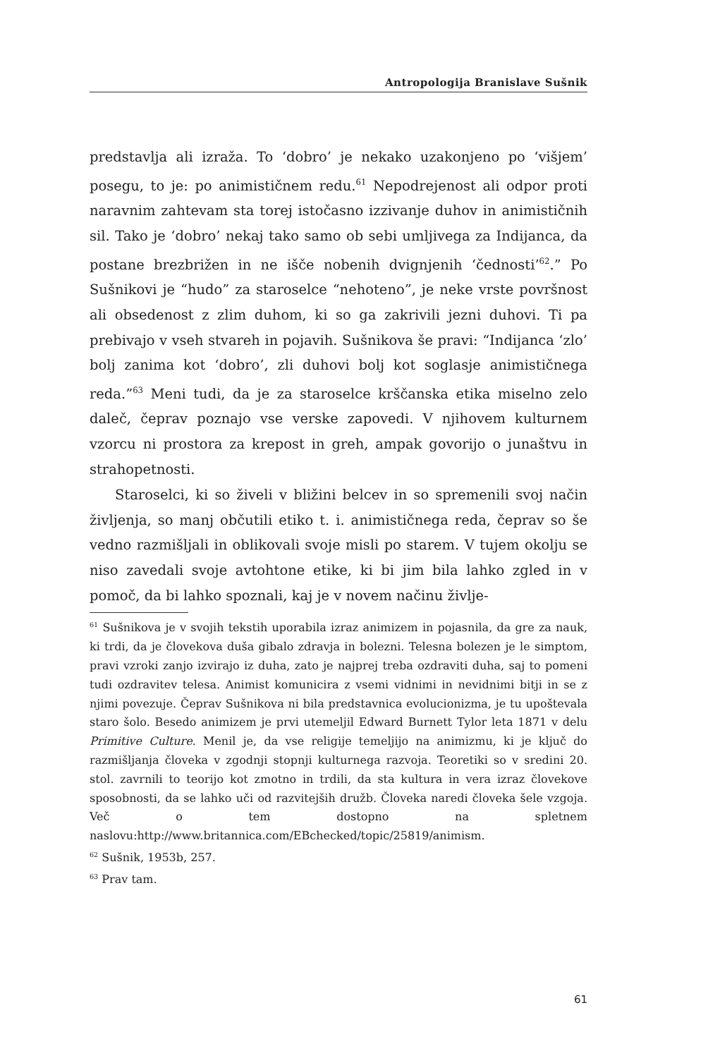Antropologija Branislave Sušnik
predstavlja ali izraža. To ‘dobro’ je nekako uzakonjeno po ‘višjem’ posegu, to je: po animističnem redu.<sup>61</sup> Nepodrejenost ali odpor proti naravnim zahtevam sta torej istočasno izzivanje duhov in animističnih sil. Tako je ‘dobro’ nekaj tako samo ob sebi umljivega za Indijanca, da postane brezbrižen in ne išče nobenih dvignjenih ‘čednosti’<sup>62</sup>.” Po Sušnikovi je “hudo” za staroselce “nehoteno”, je neke vrste površnost ali obsedenost z zlim duhom, ki so ga zakrivili jezni duhovi. Ti pa prebivajo v vseh stvareh in pojavih. Sušnikova še pravi: “Indijanca ‘zlo’ bolj zanima kot ‘dobro’, zli duhovi bolj kot soglasje animističnega reda.”<sup>63</sup> Meni tudi, da je za staroselce krščanska etika miselno zelo daleč, čeprav poznajo vse verske zapovedi. V njihovem kulturnem vzorcu ni prostora za krepost in greh, ampak govorijo o junaštvu in strahopetnosti.
Staroselci, ki so živeli v bližini belcev in so spremenili svoj način življenja, so manj občutili etiko t. i. animističnega reda, čeprav so še vedno razmišljali in oblikovali svoje misli po starem. V tujem okolju se niso zavedali svoje avtohtone etike, ki bi jim bila lahko zgled in v pomoč, da bi lahko spoznali, kaj je v novem načinu življe-
<sup>61</sup> Sušnikova je v svojih tekstih uporabila izraz animizem in pojasnila, da gre za nauk, ki trdi, da je človekova duša gibalo zdravja in bolezni. Telesna bolezen je le simptom, pravi vzroki zanjo izvirajo iz duha, zato je najprej treba ozdraviti duha, saj to pomeni tudi ozdravitev telesa. Animist komunicira z vsemi vidnimi in nevidnimi bitji in se z njimi povezuje. Čeprav Sušnikova ni bila predstavnica evolucionizma, je tu upoštevala staro šolo. Besedo animizem je prvi utemeljil Edward Burnett Tylor leta 1871 v delu Primitive Culture. Menil je, da vse religije temeljijo na animizmu, ki je ključ do razmišljanja človeka v zgodnji stopnji kulturnega razvoja. Teoretiki so v sredini 20. stol. zavrnili to teorijo kot zmotno in trdili, da sta kultura in vera izraz človekove sposobnosti, da se lahko uči od razvitejših družb. Človeka naredi človeka šele vzgoja. Več o tem dostopno na spletnem naslovu:http://www.britannica.com/EBchecked/topic/25819/animism.
<sup>62</sup> Sušnik, 1953b, 257.
<sup>63</sup> Prav tam.
61